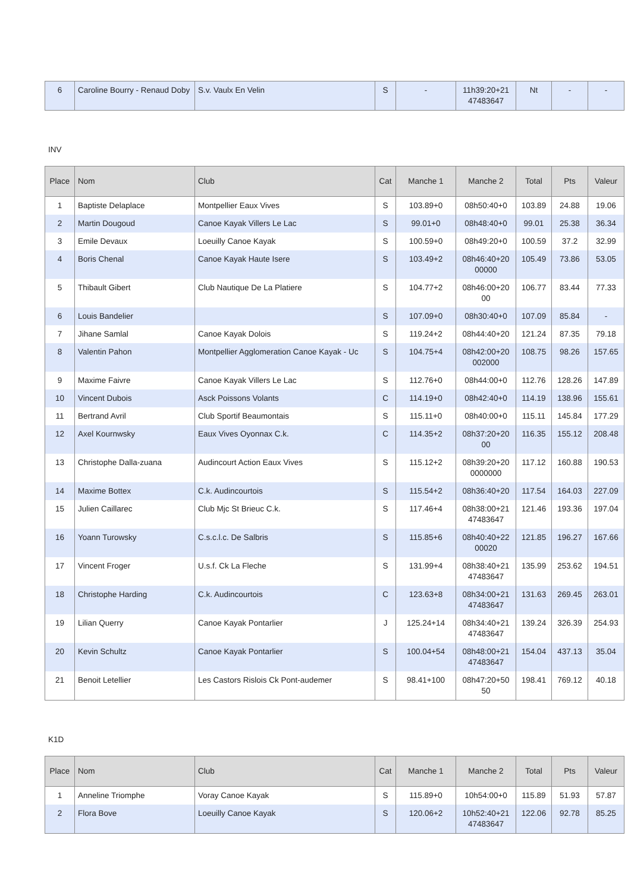| 6 | Caroline Bourry - Renaud Doby | S.v. Vaulx En Velin | S | - | 11h39:20+21 47483647 | Nt | - | - |
INV
| Place | Nom | Club | Cat | Manche 1 | Manche 2 | Total | Pts | Valeur |
| --- | --- | --- | --- | --- | --- | --- | --- | --- |
| 1 | Baptiste Delaplace | Montpellier Eaux Vives | S | 103.89+0 | 08h50:40+0 | 103.89 | 24.88 | 19.06 |
| 2 | Martin Dougoud | Canoe Kayak Villers Le Lac | S | 99.01+0 | 08h48:40+0 | 99.01 | 25.38 | 36.34 |
| 3 | Emile Devaux | Loeuilly Canoe Kayak | S | 100.59+0 | 08h49:20+0 | 100.59 | 37.2 | 32.99 |
| 4 | Boris Chenal | Canoe Kayak Haute Isere | S | 103.49+2 | 08h46:40+20 00000 | 105.49 | 73.86 | 53.05 |
| 5 | Thibault Gibert | Club Nautique De La Platiere | S | 104.77+2 | 08h46:00+20 00 | 106.77 | 83.44 | 77.33 |
| 6 | Louis Bandelier | | S | 107.09+0 | 08h30:40+0 | 107.09 | 85.84 | - |
| 7 | Jihane Samlal | Canoe Kayak Dolois | S | 119.24+2 | 08h44:40+20 | 121.24 | 87.35 | 79.18 |
| 8 | Valentin Pahon | Montpellier Agglomeration Canoe Kayak - Uc | S | 104.75+4 | 08h42:00+20 002000 | 108.75 | 98.26 | 157.65 |
| 9 | Maxime Faivre | Canoe Kayak Villers Le Lac | S | 112.76+0 | 08h44:00+0 | 112.76 | 128.26 | 147.89 |
| 10 | Vincent Dubois | Asck Poissons Volants | C | 114.19+0 | 08h42:40+0 | 114.19 | 138.96 | 155.61 |
| 11 | Bertrand Avril | Club Sportif Beaumontais | S | 115.11+0 | 08h40:00+0 | 115.11 | 145.84 | 177.29 |
| 12 | Axel Kournwsky | Eaux Vives Oyonnax C.k. | C | 114.35+2 | 08h37:20+20 00 | 116.35 | 155.12 | 208.48 |
| 13 | Christophe Dalla-zuana | Audincourt Action Eaux Vives | S | 115.12+2 | 08h39:20+20 0000000 | 117.12 | 160.88 | 190.53 |
| 14 | Maxime Bottex | C.k. Audincourtois | S | 115.54+2 | 08h36:40+20 | 117.54 | 164.03 | 227.09 |
| 15 | Julien Caillarec | Club Mjc St Brieuc C.k. | S | 117.46+4 | 08h38:00+21 47483647 | 121.46 | 193.36 | 197.04 |
| 16 | Yoann Turowsky | C.s.c.l.c. De Salbris | S | 115.85+6 | 08h40:40+22 00020 | 121.85 | 196.27 | 167.66 |
| 17 | Vincent Froger | U.s.f. Ck La Fleche | S | 131.99+4 | 08h38:40+21 47483647 | 135.99 | 253.62 | 194.51 |
| 18 | Christophe Harding | C.k. Audincourtois | C | 123.63+8 | 08h34:00+21 47483647 | 131.63 | 269.45 | 263.01 |
| 19 | Lilian Querry | Canoe Kayak Pontarlier | J | 125.24+14 | 08h34:40+21 47483647 | 139.24 | 326.39 | 254.93 |
| 20 | Kevin Schultz | Canoe Kayak Pontarlier | S | 100.04+54 | 08h48:00+21 47483647 | 154.04 | 437.13 | 35.04 |
| 21 | Benoit Letellier | Les Castors Rislois Ck Pont-audemer | S | 98.41+100 | 08h47:20+50 50 | 198.41 | 769.12 | 40.18 |
K1D
| Place | Nom | Club | Cat | Manche 1 | Manche 2 | Total | Pts | Valeur |
| --- | --- | --- | --- | --- | --- | --- | --- | --- |
| 1 | Anneline Triomphe | Voray Canoe Kayak | S | 115.89+0 | 10h54:00+0 | 115.89 | 51.93 | 57.87 |
| 2 | Flora Bove | Loeuilly Canoe Kayak | S | 120.06+2 | 10h52:40+21 47483647 | 122.06 | 92.78 | 85.25 |